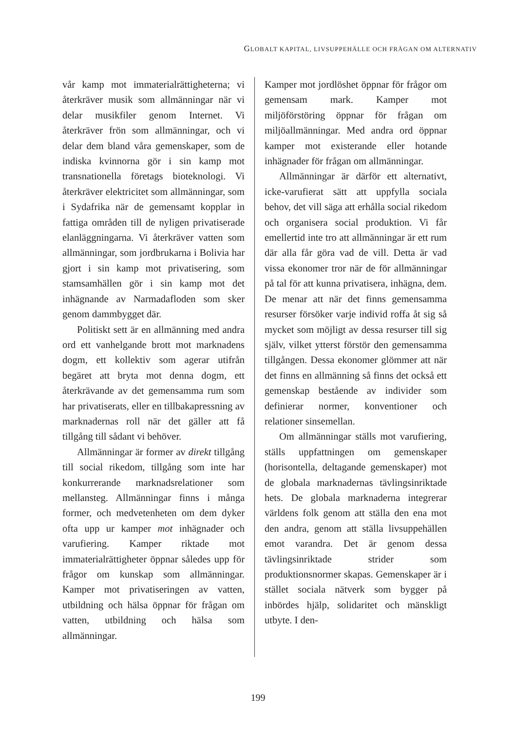GLOBALT KAPITAL, LIVSUPPEHÄLLE OCH FRÅGAN OM ALTERNATIV
vår kamp mot immaterialrättigheterna; vi återkräver musik som allmänningar när vi delar musikfiler genom Internet. Vi återkräver frön som allmänningar, och vi delar dem bland våra gemenskaper, som de indiska kvinnorna gör i sin kamp mot transnationella företags bioteknologi. Vi återkräver elektricitet som allmänningar, som i Sydafrika när de gemensamt kopplar in fattiga områden till de nyligen privatiserade elanläggningarna. Vi återkräver vatten som allmänningar, som jordbrukarna i Bolivia har gjort i sin kamp mot privatisering, som stamsamhällen gör i sin kamp mot det inhägnande av Narmadafloden som sker genom dammbygget där.
Politiskt sett är en allmänning med andra ord ett vanhelgande brott mot marknadens dogm, ett kollektiv som agerar utifrån begäret att bryta mot denna dogm, ett återkrävande av det gemensamma rum som har privatiserats, eller en tillbakapressning av marknadernas roll när det gäller att få tillgång till sådant vi behöver.
Allmänningar är former av direkt tillgång till social rikedom, tillgång som inte har konkurrerande marknadsrelationer som mellansteg. Allmänningar finns i många former, och medvetenheten om dem dyker ofta upp ur kamper mot inhägnader och varufiering. Kamper riktade mot immaterialrättigheter öppnar således upp för frågor om kunskap som allmänningar. Kamper mot privatiseringen av vatten, utbildning och hälsa öppnar för frågan om vatten, utbildning och hälsa som allmänningar.
Kamper mot jordlöshet öppnar för frågor om gemensam mark. Kamper mot miljöförstöring öppnar för frågan om miljöallmänningar. Med andra ord öppnar kamper mot existerande eller hotande inhägnader för frågan om allmänningar.
Allmänningar är därför ett alternativt, icke-varufierat sätt att uppfylla sociala behov, det vill säga att erhålla social rikedom och organisera social produktion. Vi får emellertid inte tro att allmänningar är ett rum där alla får göra vad de vill. Detta är vad vissa ekonomer tror när de för allmänningar på tal för att kunna privatisera, inhägna, dem. De menar att när det finns gemensamma resurser försöker varje individ roffa åt sig så mycket som möjligt av dessa resurser till sig själv, vilket ytterst förstör den gemensamma tillgången. Dessa ekonomer glömmer att när det finns en allmänning så finns det också ett gemenskap bestående av individer som definierar normer, konventioner och relationer sinsemellan.
Om allmänningar ställs mot varufiering, ställs uppfattningen om gemenskaper (horisontella, deltagande gemenskaper) mot de globala marknadernas tävlingsinriktade hets. De globala marknaderna integrerar världens folk genom att ställa den ena mot den andra, genom att ställa livsuppehällen emot varandra. Det är genom dessa tävlingsinriktade strider som produktionsnormer skapas. Gemenskaper är i stället sociala nätverk som bygger på inbördes hjälp, solidaritet och mänskligt utbyte. I den-
199